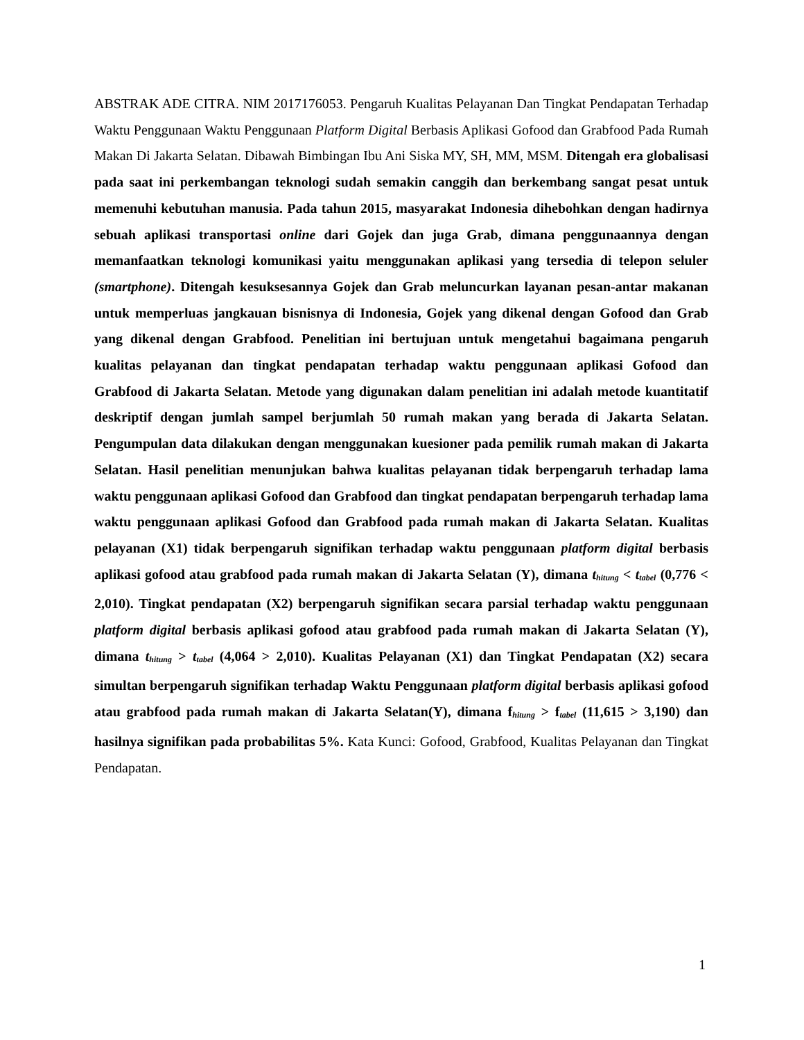ABSTRAK ADE CITRA. NIM 2017176053. Pengaruh Kualitas Pelayanan Dan Tingkat Pendapatan Terhadap Waktu Penggunaan Waktu Penggunaan Platform Digital Berbasis Aplikasi Gofood dan Grabfood Pada Rumah Makan Di Jakarta Selatan. Dibawah Bimbingan Ibu Ani Siska MY, SH, MM, MSM. Ditengah era globalisasi pada saat ini perkembangan teknologi sudah semakin canggih dan berkembang sangat pesat untuk memenuhi kebutuhan manusia. Pada tahun 2015, masyarakat Indonesia dihebohkan dengan hadirnya sebuah aplikasi transportasi online dari Gojek dan juga Grab, dimana penggunaannya dengan memanfaatkan teknologi komunikasi yaitu menggunakan aplikasi yang tersedia di telepon seluler (smartphone). Ditengah kesuksesannya Gojek dan Grab meluncurkan layanan pesan-antar makanan untuk memperluas jangkauan bisnisnya di Indonesia, Gojek yang dikenal dengan Gofood dan Grab yang dikenal dengan Grabfood. Penelitian ini bertujuan untuk mengetahui bagaimana pengaruh kualitas pelayanan dan tingkat pendapatan terhadap waktu penggunaan aplikasi Gofood dan Grabfood di Jakarta Selatan. Metode yang digunakan dalam penelitian ini adalah metode kuantitatif deskriptif dengan jumlah sampel berjumlah 50 rumah makan yang berada di Jakarta Selatan. Pengumpulan data dilakukan dengan menggunakan kuesioner pada pemilik rumah makan di Jakarta Selatan. Hasil penelitian menunjukan bahwa kualitas pelayanan tidak berpengaruh terhadap lama waktu penggunaan aplikasi Gofood dan Grabfood dan tingkat pendapatan berpengaruh terhadap lama waktu penggunaan aplikasi Gofood dan Grabfood pada rumah makan di Jakarta Selatan. Kualitas pelayanan (X1) tidak berpengaruh signifikan terhadap waktu penggunaan platform digital berbasis aplikasi gofood atau grabfood pada rumah makan di Jakarta Selatan (Y), dimana t<sub>hitung</sub> < t<sub>tabel</sub> (0,776 < 2,010). Tingkat pendapatan (X2) berpengaruh signifikan secara parsial terhadap waktu penggunaan platform digital berbasis aplikasi gofood atau grabfood pada rumah makan di Jakarta Selatan (Y), dimana t<sub>hitung</sub> > t<sub>tabel</sub> (4,064 > 2,010). Kualitas Pelayanan (X1) dan Tingkat Pendapatan (X2) secara simultan berpengaruh signifikan terhadap Waktu Penggunaan platform digital berbasis aplikasi gofood atau grabfood pada rumah makan di Jakarta Selatan(Y), dimana f<sub>hitung</sub> > f<sub>tabel</sub> (11,615 > 3,190) dan hasilnya signifikan pada probabilitas 5%. Kata Kunci: Gofood, Grabfood, Kualitas Pelayanan dan Tingkat Pendapatan.
1